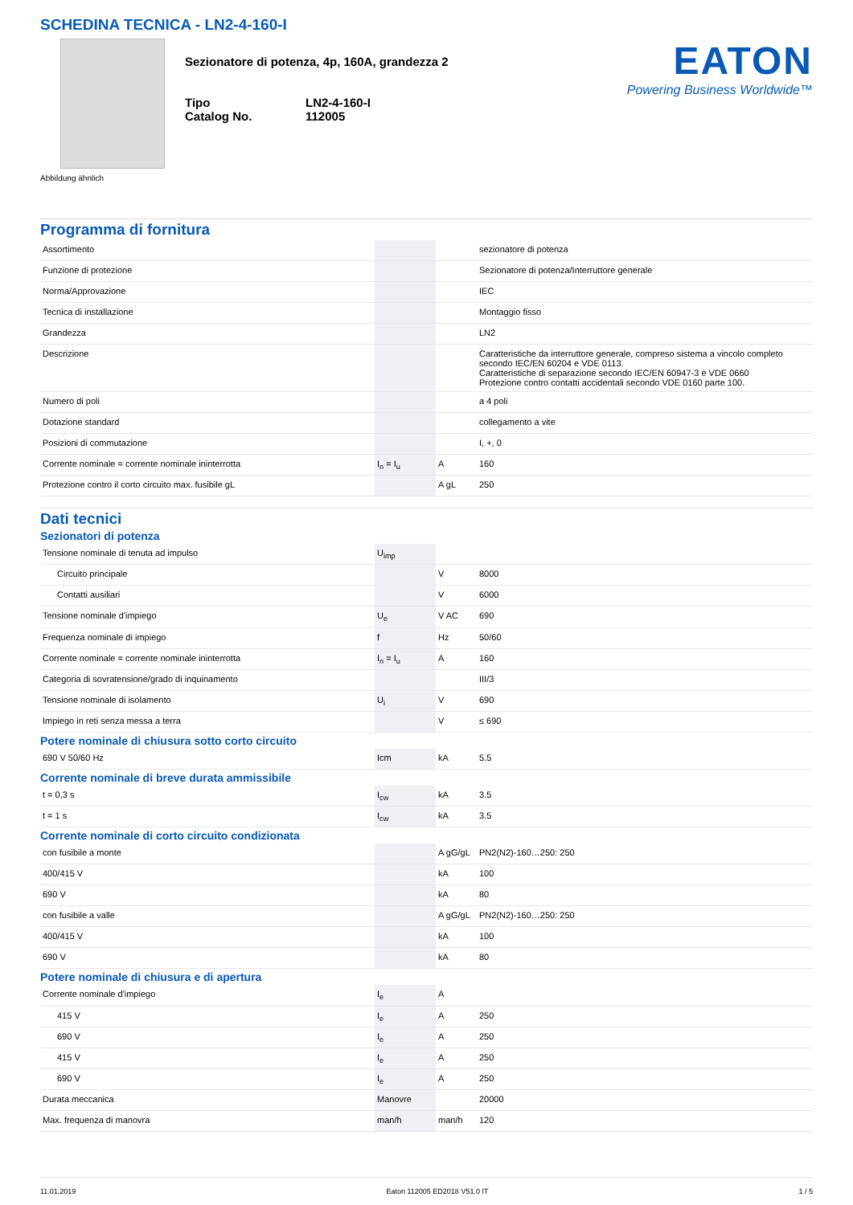SCHEDINA TECNICA - LN2-4-160-I
Abbildung ähnlich
Sezionatore di potenza, 4p, 160A, grandezza 2
| Tipo | LN2-4-160-I |
| Catalog No. | 112005 |
EATON
Powering Business Worldwide™
Programma di fornitura
| Assortimento | | | sezionatore di potenza |
| Funzione di protezione | | | Sezionatore di potenza/Interruttore generale |
| Norma/Approvazione | | | IEC |
| Tecnica di installazione | | | Montaggio fisso |
| Grandezza | | | LN2 |
| Descrizione | | | Caratteristiche da interruttore generale, compreso sistema a vincolo completo secondo IEC/EN 60204 e VDE 0113. Caratteristiche di separazione secondo IEC/EN 60947-3 e VDE 0660 Protezione contro contatti accidentali secondo VDE 0160 parte 100. |
| Numero di poli | | | a 4 poli |
| Dotazione standard | | | collegamento a vite |
| Posizioni di commutazione | | | I, +, 0 |
| Corrente nominale = corrente nominale ininterrotta | I<sub>n</sub> = I<sub>u</sub> | A | 160 |
| Protezione contro il corto circuito max. fusibile gL | | A gL | 250 |
Dati tecnici
Sezionatori di potenza
| Tensione nominale di tenuta ad impulso | U<sub>imp</sub> | | |
| Circuito principale | | V | 8000 |
| Contatti ausiliari | | V | 6000 |
| Tensione nominale d'impiego | U<sub>e</sub> | V AC | 690 |
| Frequenza nominale di impiego | f | Hz | 50/60 |
| Corrente nominale = corrente nominale ininterrotta | I<sub>n</sub> = I<sub>u</sub> | A | 160 |
| Categoria di sovratensione/grado di inquinamento | | | III/3 |
| Tensione nominale di isolamento | U<sub>i</sub> | V | 690 |
| Impiego in reti senza messa a terra | | V | ≤ 690 |
Potere nominale di chiusura sotto corto circuito
| 690 V 50/60 Hz | Icm | kA | 5.5 |
Corrente nominale di breve durata ammissibile
| t = 0,3 s | I<sub>cw</sub> | kA | 3.5 |
| t = 1 s | I<sub>cw</sub> | kA | 3.5 |
Corrente nominale di corto circuito condizionata
| con fusibile a monte | | A gG/gL | PN2(N2)-160…250: 250 |
| 400/415 V | | kA | 100 |
| 690 V | | kA | 80 |
| con fusibile a valle | | A gG/gL | PN2(N2)-160…250: 250 |
| 400/415 V | | kA | 100 |
| 690 V | | kA | 80 |
Potere nominale di chiusura e di apertura
| Corrente nominale d'impiego | I<sub>e</sub> | A | |
| 415 V | I<sub>e</sub> | A | 250 |
| 690 V | I<sub>e</sub> | A | 250 |
| 415 V | I<sub>e</sub> | A | 250 |
| 690 V | I<sub>e</sub> | A | 250 |
| Durata meccanica | Manovre | | 20000 |
| Max. frequenza di manovra | man/h | man/h | 120 |
11.01.2019 Eaton 112005 ED2018 V51.0 IT 1 / 5